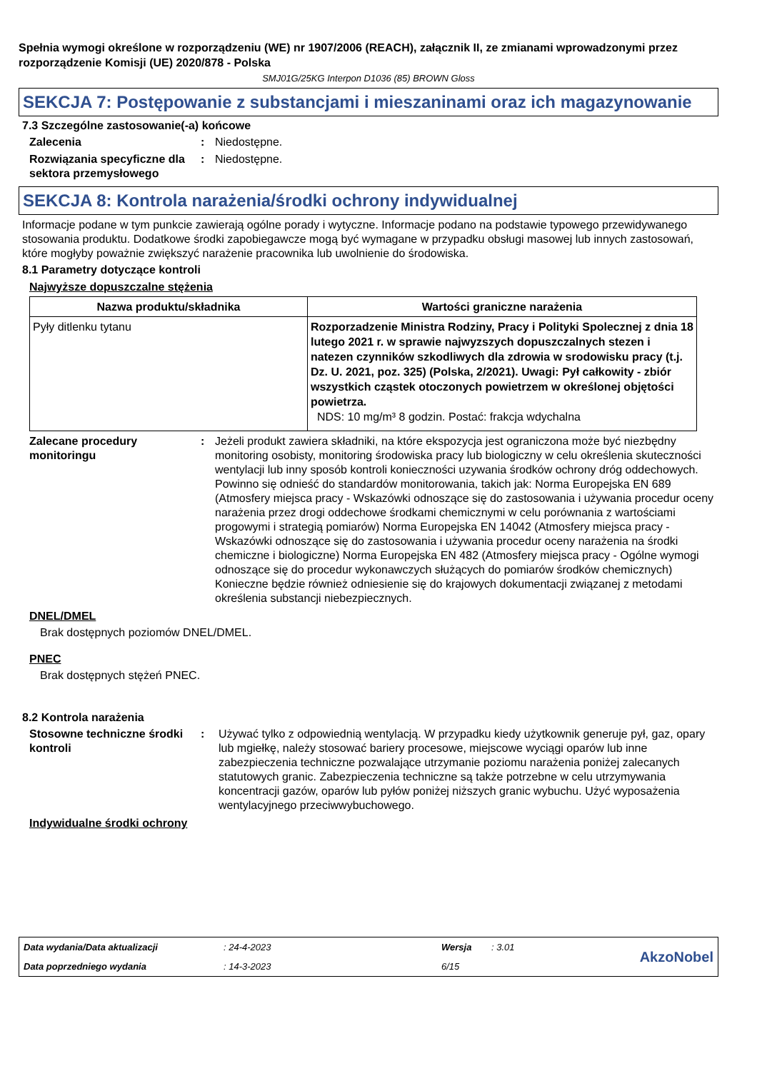Spełnia wymogi określone w rozporządzeniu (WE) nr 1907/2006 (REACH), załącznik II, ze zmianami wprowadzonymi przez rozporządzenie Komisji (UE) 2020/878 - Polska
SMJ01G/25KG Interpon D1036 (85) BROWN Gloss
SEKCJA 7: Postępowanie z substancjami i mieszaninami oraz ich magazynowanie
7.3 Szczególne zastosowanie(-a) końcowe
Zalecenia : Niedostępne.
Rozwiązania specyficzne dla sektora przemysłowego
: Niedostępne.
SEKCJA 8: Kontrola narażenia/środki ochrony indywidualnej
Informacje podane w tym punkcie zawierają ogólne porady i wytyczne. Informacje podano na podstawie typowego przewidywanego stosowania produktu. Dodatkowe środki zapobiegawcze mogą być wymagane w przypadku obsługi masowej lub innych zastosowań, które mogłyby poważnie zwiększyć narażenie pracownika lub uwolnienie do środowiska.
8.1 Parametry dotyczące kontroli
Najwyższe dopuszczalne stężenia
| Nazwa produktu/składnika | Wartości graniczne narażenia |
| --- | --- |
| Pyły ditlenku tytanu | Rozporzadzenie Ministra Rodziny, Pracy i Polityki Spolecznej z dnia 18 lutego 2021 r. w sprawie najwyzszych dopuszczalnych stezen i natezen czynników szkodliwych dla zdrowia w srodowisku pracy (t.j. Dz. U. 2021, poz. 325) (Polska, 2/2021). Uwagi: Pył całkowity - zbiór wszystkich cząstek otoczonych powietrzem w określonej objętości powietrza. NDS: 10 mg/m³ 8 godzin. Postać: frakcja wdychalna |
Zalecane procedury monitoringu
: Jeżeli produkt zawiera składniki, na które ekspozycja jest ograniczona może być niezbędny monitoring osobisty, monitoring środowiska pracy lub biologiczny w celu określenia skuteczności wentylacji lub inny sposób kontroli konieczności uzywania środków ochrony dróg oddechowych. Powinno się odnieść do standardów monitorowania, takich jak: Norma Europejska EN 689 (Atmosfery miejsca pracy - Wskazówki odnoszące się do zastosowania i używania procedur oceny narażenia przez drogi oddechowe środkami chemicznymi w celu porównania z wartościami progowymi i strategią pomiarów) Norma Europejska EN 14042 (Atmosfery miejsca pracy - Wskazówki odnoszące się do zastosowania i używania procedur oceny narażenia na środki chemiczne i biologiczne) Norma Europejska EN 482 (Atmosfery miejsca pracy - Ogólne wymogi odnoszące się do procedur wykonawczych służących do pomiarów środków chemicznych) Konieczne będzie również odniesienie się do krajowych dokumentacji związanej z metodami określenia substancji niebezpiecznych.
DNEL/DMEL
Brak dostępnych poziomów DNEL/DMEL.
PNEC
Brak dostępnych stężeń PNEC.
8.2 Kontrola narażenia
Stosowne techniczne środki kontroli
: Używać tylko z odpowiednią wentylacją. W przypadku kiedy użytkownik generuje pył, gaz, opary lub mgiełkę, należy stosować bariery procesowe, miejscowe wyciągi oparów lub inne zabezpieczenia techniczne pozwalające utrzymanie poziomu narażenia poniżej zalecanych statutowych granic. Zabezpieczenia techniczne są także potrzebne w celu utrzymywania koncentracji gazów, oparów lub pyłów poniżej niższych granic wybuchu. Użyć wyposażenia wentylacyjnego przeciwwybuchowego.
Indywidualne środki ochrony
Data wydania/Data aktualizacji
: 24-4-2023
Wersja
: 3.01
AkzoNobel
Data poprzedniego wydania
: 14-3-2023
6/15